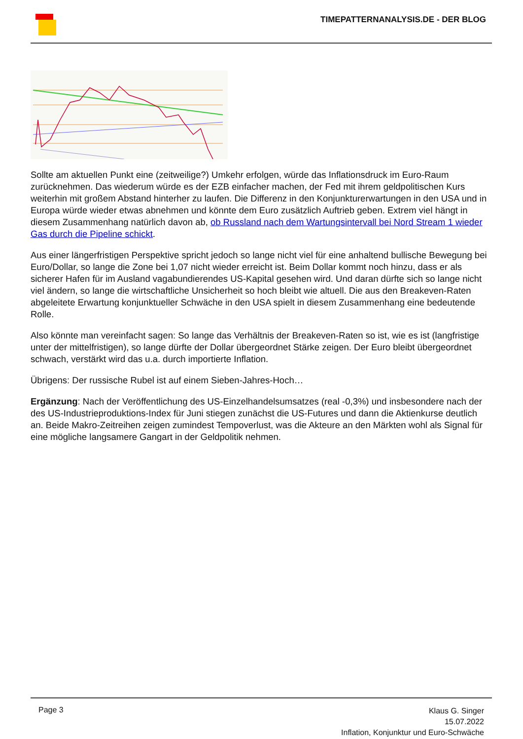TIMEPATTERNANALYSIS.DE - DER BLOG
Sollte am aktuellen Punkt eine (zeitweilige?) Umkehr erfolgen, würde das Inflationsdruck im Euro-Raum zurücknehmen. Das wiederum würde es der EZB einfacher machen, der Fed mit ihrem geldpolitischen Kurs weiterhin mit großem Abstand hinterher zu laufen. Die Differenz in den Konjunkturerwartungen in den USA und in Europa würde wieder etwas abnehmen und könnte dem Euro zusätzlich Auftrieb geben. Extrem viel hängt in diesem Zusammenhang natürlich davon ab, ob Russland nach dem Wartungsintervall bei Nord Stream 1 wieder Gas durch die Pipeline schickt.
Aus einer längerfristigen Perspektive spricht jedoch so lange nicht viel für eine anhaltend bullische Bewegung bei Euro/Dollar, so lange die Zone bei 1,07 nicht wieder erreicht ist. Beim Dollar kommt noch hinzu, dass er als sicherer Hafen für im Ausland vagabundierendes US-Kapital gesehen wird. Und daran dürfte sich so lange nicht viel ändern, so lange die wirtschaftliche Unsicherheit so hoch bleibt wie altuell. Die aus den Breakeven-Raten abgeleitete Erwartung konjunktueller Schwäche in den USA spielt in diesem Zusammenhang eine bedeutende Rolle.
Also könnte man vereinfacht sagen: So lange das Verhältnis der Breakeven-Raten so ist, wie es ist (langfristige unter der mittelfristigen), so lange dürfte der Dollar übergeordnet Stärke zeigen. Der Euro bleibt übergeordnet schwach, verstärkt wird das u.a. durch importierte Inflation.
Übrigens: Der russische Rubel ist auf einem Sieben-Jahres-Hoch…
Ergänzung: Nach der Veröffentlichung des US-Einzelhandelsumsatzes (real -0,3%) und insbesondere nach der des US-Industrieproduktions-Index für Juni stiegen zunächst die US-Futures und dann die Aktienkurse deutlich an. Beide Makro-Zeitreihen zeigen zumindest Tempoverlust, was die Akteure an den Märkten wohl als Signal für eine mögliche langsamere Gangart in der Geldpolitik nehmen.
Page 3
Klaus G. Singer
15.07.2022
Inflation, Konjunktur und Euro-Schwäche